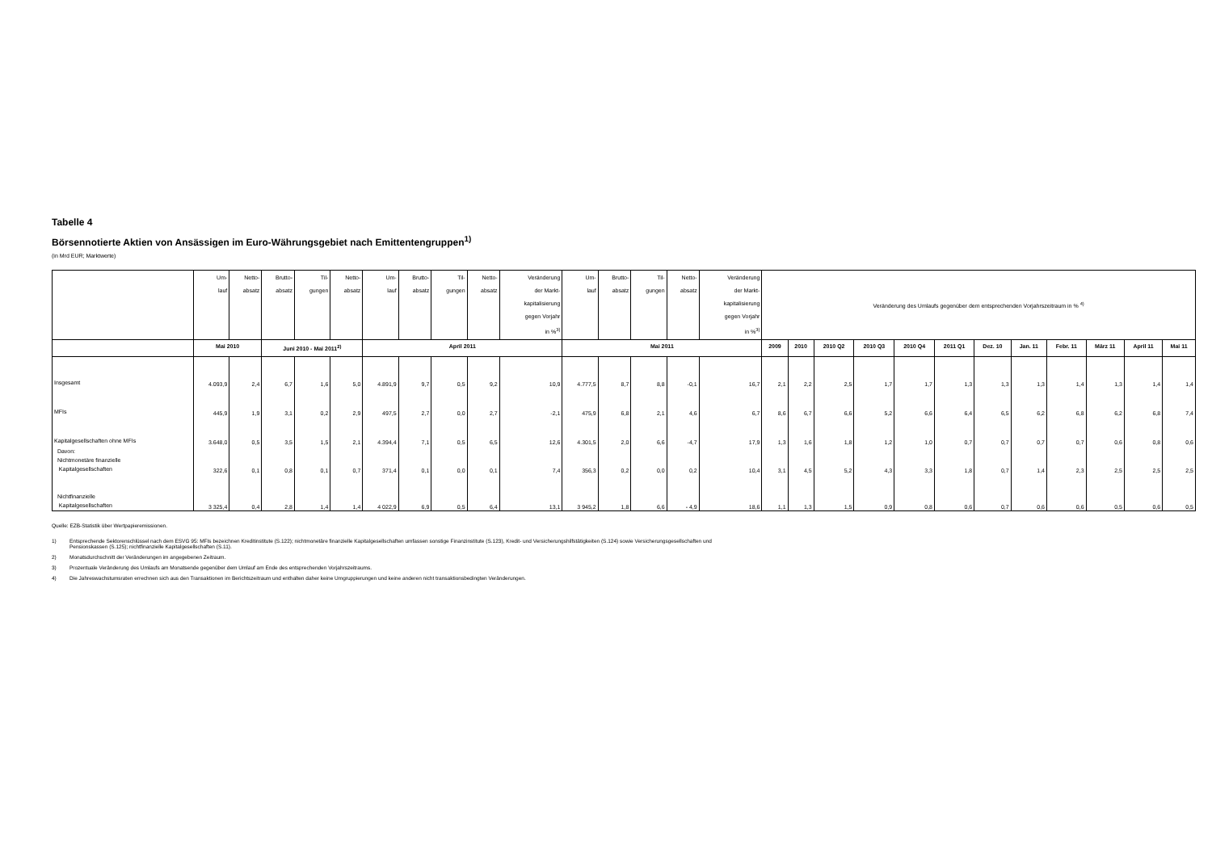Tabelle 4
Börsennotierte Aktien von Ansässigen im Euro-Währungsgebiet nach Emittentengruppen<sup>1)</sup>
(in Mrd EUR; Marktwerte)
| | Um- lauf | Netto- absatz | Brutto- absatz | Til- gungen | Netto- absatz | Um- lauf | Brutto- absatz | Til- gungen | Netto- absatz | Veränderung der Markt- kapitalisierung gegen Vorjahr in %<sup>3)</sup> | Um- lauf | Brutto- absatz | Til- gungen | Netto- absatz | Veränderung der Markt- kapitalisierung gegen Vorjahr in %<sup>3)</sup> | Veränderung des Umlaufs gegenüber dem entsprechenden Vorjahrszeitraum in % <sup>4)</sup> | | | | | | | | | | | |
| --- | --- | --- | --- | --- | --- | --- | --- | --- | --- | --- | --- | --- | --- | --- | --- | --- | --- | --- | --- | --- | --- | --- | --- | --- | --- | --- | --- |
| | Mai 2010 | | Juni 2010 - Mai 2011<sup>2)</sup> | | | April 2011 | | | | | Mai 2011 | | | | | 2009 | 2010 | 2010 Q2 | 2010 Q3 | 2010 Q4 | 2011 Q1 | Dez. 10 | Jan. 11 | Febr. 11 | März 11 | April 11 | Mai 11 |
| Insgesamt | 4.093,9 | 2,4 | 6,7 | 1,6 | 5,0 | 4.891,9 | 9,7 | 0,5 | 9,2 | 10,9 | 4.777,5 | 8,7 | 8,8 | -0,1 | 16,7 | 2,1 | 2,2 | 2,5 | 1,7 | 1,7 | 1,3 | 1,3 | 1,3 | 1,4 | 1,3 | 1,4 | 1,4 |
| MFIs | 445,9 | 1,9 | 3,1 | 0,2 | 2,9 | 497,5 | 2,7 | 0,0 | 2,7 | -2,1 | 475,9 | 6,8 | 2,1 | 4,6 | 6,7 | 8,6 | 6,7 | 6,6 | 5,2 | 6,6 | 6,4 | 6,5 | 6,2 | 6,8 | 6,2 | 6,8 | 7,4 |
| Kapitalgesellschaften ohne MFIs | 3.648,0 | 0,5 | 3,5 | 1,5 | 2,1 | 4.394,4 | 7,1 | 0,5 | 6,5 | 12,6 | 4.301,5 | 2,0 | 6,6 | -4,7 | 17,9 | 1,3 | 1,6 | 1,8 | 1,2 | 1,0 | 0,7 | 0,7 | 0,7 | 0,7 | 0,6 | 0,8 | 0,6 |
| Davon: Nichtmonetäre finanzielle Kapitalgesellschaften | 322,6 | 0,1 | 0,8 | 0,1 | 0,7 | 371,4 | 0,1 | 0,0 | 0,1 | 7,4 | 356,3 | 0,2 | 0,0 | 0,2 | 10,4 | 3,1 | 4,5 | 5,2 | 4,3 | 3,3 | 1,8 | 0,7 | 1,4 | 2,3 | 2,5 | 2,5 | 2,5 |
| Nichtfinanzielle Kapitalgesellschaften | 3 325,4 | 0,4 | 2,8 | 1,4 | 1,4 | 4 022,9 | 6,9 | 0,5 | 6,4 | 13,1 | 3 945,2 | 1,8 | 6,6 | - 4,9 | 18,6 | 1,1 | 1,3 | 1,5 | 0,9 | 0,8 | 0,6 | 0,7 | 0,6 | 0,6 | 0,5 | 0,6 | 0,5 |
Quelle: EZB-Statistik über Wertpapieremissionen.
1) Entsprechende Sektorenschlüssel nach dem ESVG 95: MFIs bezeichnen Kreditinstitute (S.122); nichtmonetäre finanzielle Kapitalgesellschaften umfassen sonstige Finanzinstitute (S.123), Kredit- und Versicherungshilfstätigkeiten (S.124) sowie Versicherungsgesellschaften und
Pensionskassen (S.125); nichtfinanzielle Kapitalgesellschaften (S.11).
2) Monatsdurchschnitt der Veränderungen im angegebenen Zeitraum.
3) Prozentuale Veränderung des Umlaufs am Monatsende gegenüber dem Umlauf am Ende des entsprechenden Vorjahrszeitraums.
4) Die Jahreswachstumsraten errechnen sich aus den Transaktionen im Berichtszeitraum und enthalten daher keine Umgruppierungen und keine anderen nicht transaktionsbedingten Veränderungen.